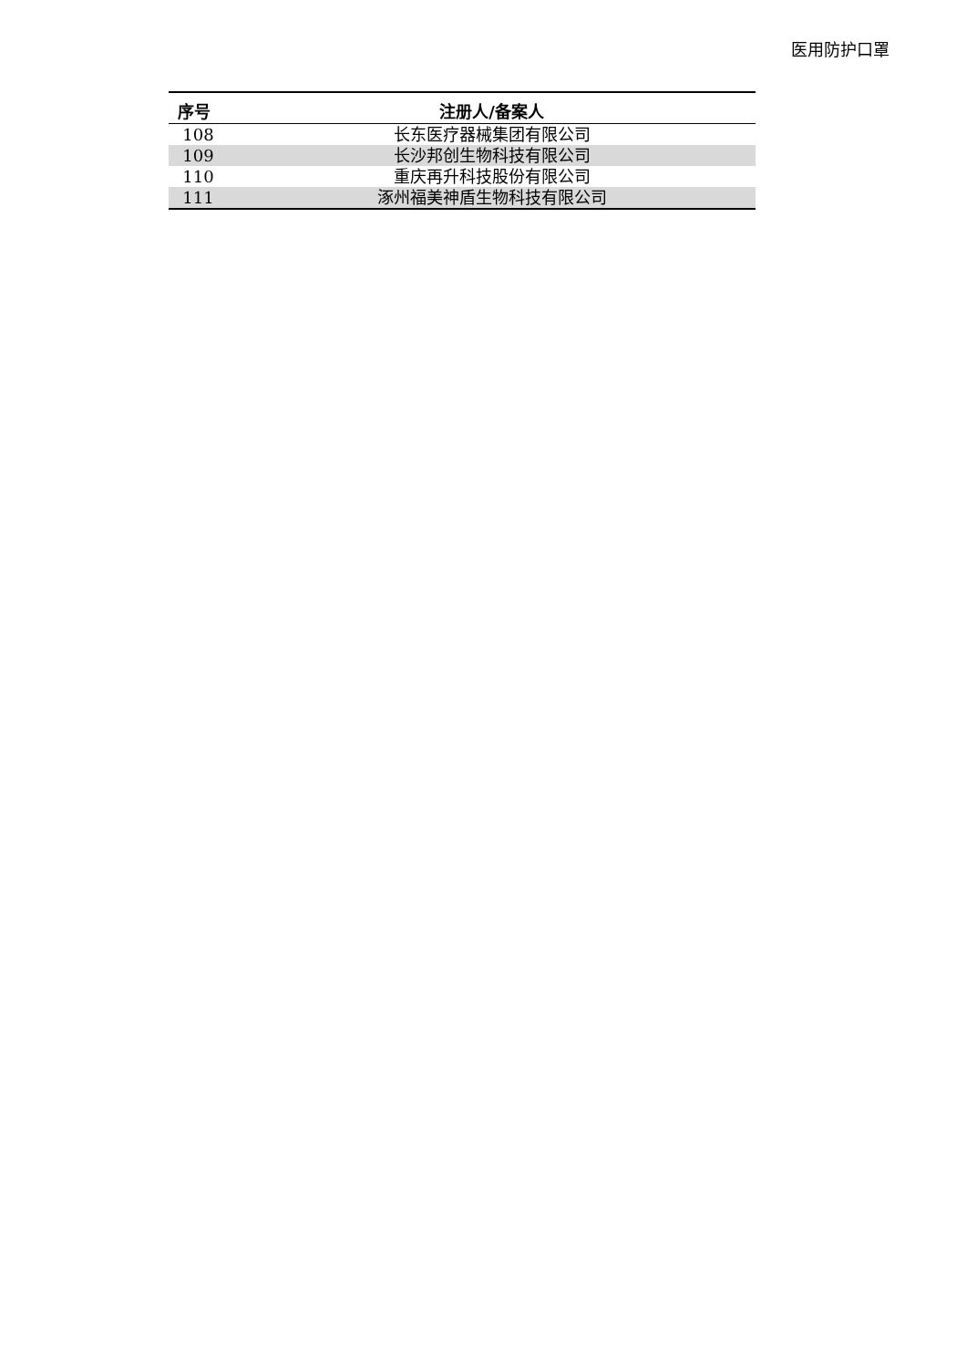医用防护口罩
| 序号 | 注册人/备案人 |
| --- | --- |
| 108 | 长东医疗器械集团有限公司 |
| 109 | 长沙邦创生物科技有限公司 |
| 110 | 重庆再升科技股份有限公司 |
| 111 | 涿州福美神盾生物科技有限公司 |